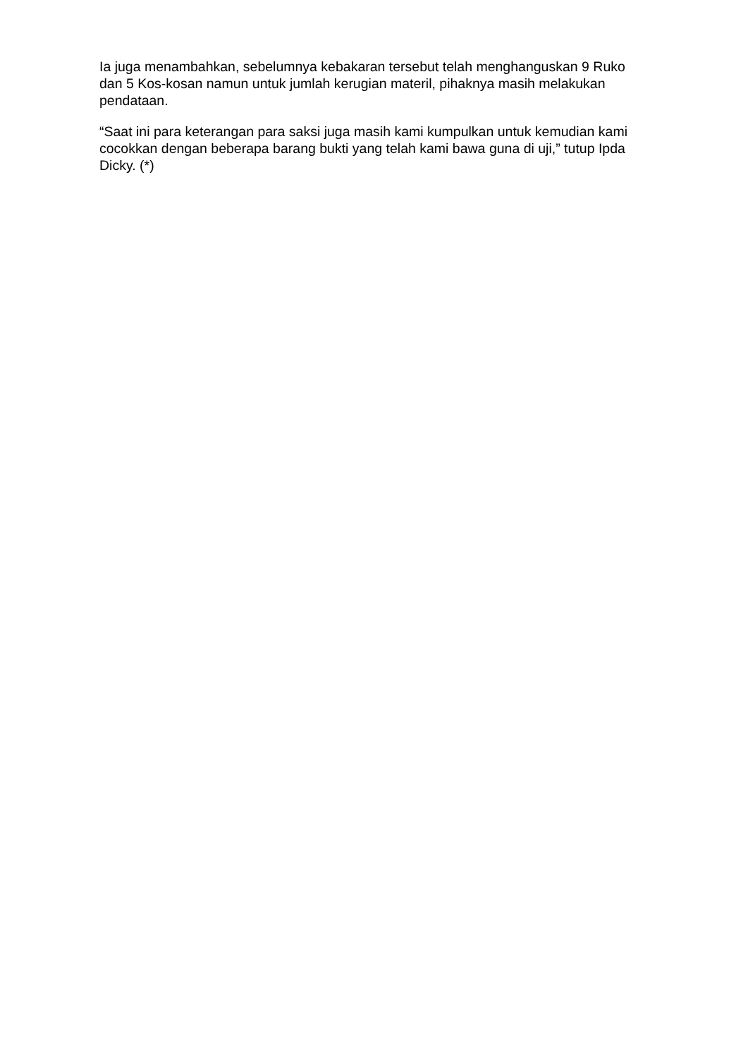Ia juga menambahkan, sebelumnya kebakaran tersebut telah menghanguskan 9 Ruko dan 5 Kos-kosan namun untuk jumlah kerugian materil, pihaknya masih melakukan pendataan.
“Saat ini para keterangan para saksi juga masih kami kumpulkan untuk kemudian kami cocokkan dengan beberapa barang bukti yang telah kami bawa guna di uji,” tutup Ipda Dicky. (*)